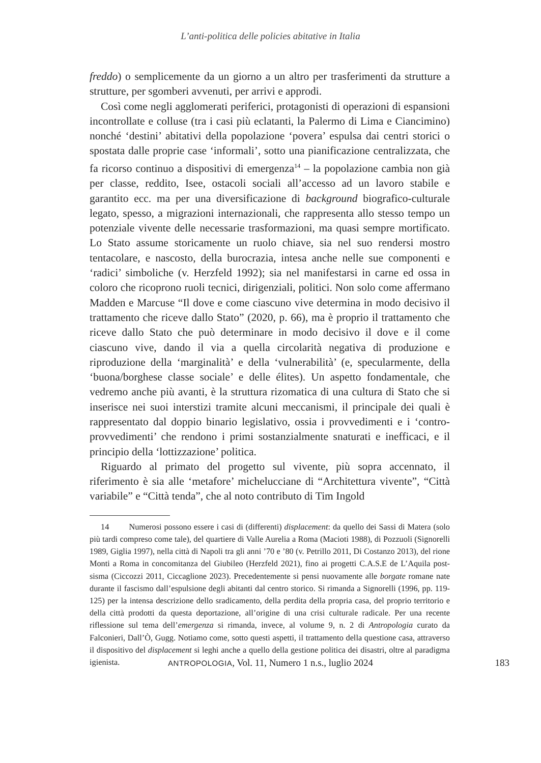L’anti-politica delle policies abitative in Italia
freddo) o semplicemente da un giorno a un altro per trasferimenti da strutture a strutture, per sgomberi avvenuti, per arrivi e approdi.
Così come negli agglomerati periferici, protagonisti di operazioni di espansioni incontrollate e colluse (tra i casi più eclatanti, la Palermo di Lima e Ciancimino) nonché ‘destini’ abitativi della popolazione ‘povera’ espulsa dai centri storici o spostata dalle proprie case ‘informali’, sotto una pianificazione centralizzata, che fa ricorso continuo a dispositivi di emergenza<sup>14</sup> – la popolazione cambia non già per classe, reddito, Isee, ostacoli sociali all’accesso ad un lavoro stabile e garantito ecc. ma per una diversificazione di background biografico-culturale legato, spesso, a migrazioni internazionali, che rappresenta allo stesso tempo un potenziale vivente delle necessarie trasformazioni, ma quasi sempre mortificato. Lo Stato assume storicamente un ruolo chiave, sia nel suo rendersi mostro tentacolare, e nascosto, della burocrazia, intesa anche nelle sue componenti e ‘radici’ simboliche (v. Herzfeld 1992); sia nel manifestarsi in carne ed ossa in coloro che ricoprono ruoli tecnici, dirigenziali, politici. Non solo come affermano Madden e Marcuse “Il dove e come ciascuno vive determina in modo decisivo il trattamento che riceve dallo Stato” (2020, p. 66), ma è proprio il trattamento che riceve dallo Stato che può determinare in modo decisivo il dove e il come ciascuno vive, dando il via a quella circolarità negativa di produzione e riproduzione della ‘marginalità’ e della ‘vulnerabilità’ (e, specularmente, della ‘buona/borghese classe sociale’ e delle élites). Un aspetto fondamentale, che vedremo anche più avanti, è la struttura rizomatica di una cultura di Stato che si inserisce nei suoi interstizi tramite alcuni meccanismi, il principale dei quali è rappresentato dal doppio binario legislativo, ossia i provvedimenti e i ‘contro-provvedimenti’ che rendono i primi sostanzialmente snaturati e inefficaci, e il principio della ‘lottizzazione’ politica.
Riguardo al primato del progetto sul vivente, più sopra accennato, il riferimento è sia alle ‘metafore’ michelucciane di “Architettura vivente”, “Città variabile” e “Città tenda”, che al noto contributo di Tim Ingold
14 Numerosi possono essere i casi di (differenti) displacement: da quello dei Sassi di Matera (solo più tardi compreso come tale), del quartiere di Valle Aurelia a Roma (Macioti 1988), di Pozzuoli (Signorelli 1989, Giglia 1997), nella città di Napoli tra gli anni ’70 e ’80 (v. Petrillo 2011, Di Costanzo 2013), del rione Monti a Roma in concomitanza del Giubileo (Herzfeld 2021), fino ai progetti C.A.S.E de L’Aquila post-sisma (Ciccozzi 2011, Ciccaglione 2023). Precedentemente si pensi nuovamente alle borgate romane nate durante il fascismo dall’espulsione degli abitanti dal centro storico. Si rimanda a Signorelli (1996, pp. 119-125) per la intensa descrizione dello sradicamento, della perdita della propria casa, del proprio territorio e della città prodotti da questa deportazione, all’origine di una crisi culturale radicale. Per una recente riflessione sul tema dell’emergenza si rimanda, invece, al volume 9, n. 2 di Antropologia curato da Falconieri, Dall’Ò, Gugg. Notiamo come, sotto questi aspetti, il trattamento della questione casa, attraverso il dispositivo del displacement si leghi anche a quello della gestione politica dei disastri, oltre al paradigma igienista.
ANTROPOLOGIA, Vol. 11, Numero 1 n.s., luglio 2024
183